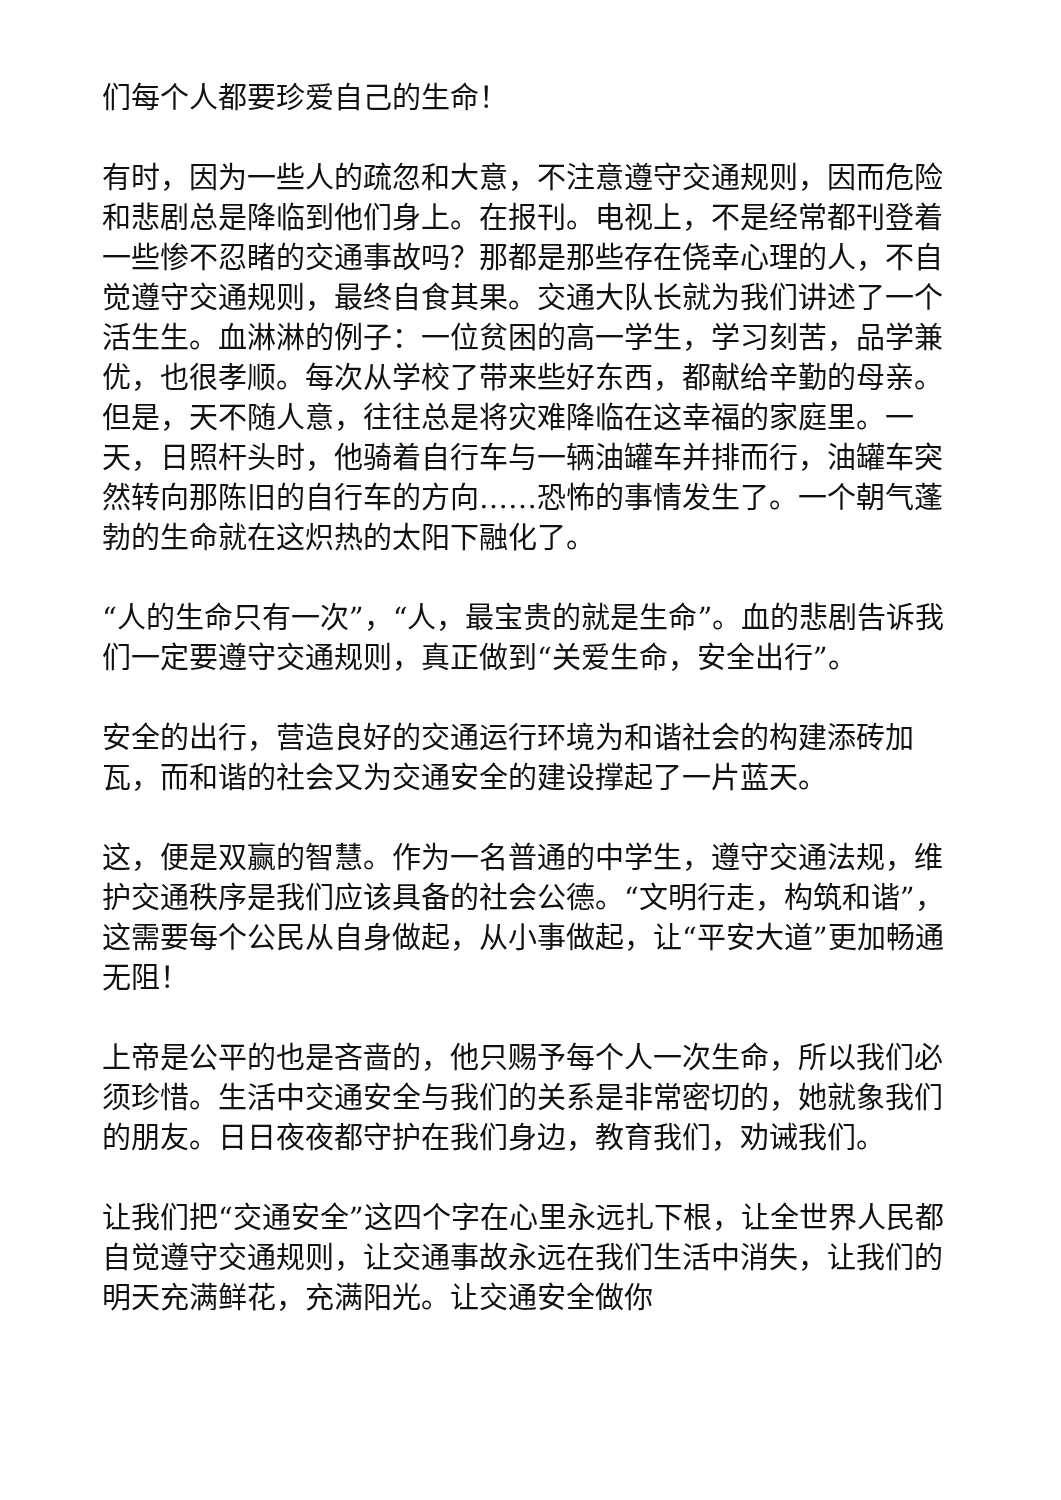们每个人都要珍爱自己的生命！
有时，因为一些人的疏忽和大意，不注意遵守交通规则，因而危险和悲剧总是降临到他们身上。在报刊。电视上，不是经常都刊登着一些惨不忍睹的交通事故吗？那都是那些存在侥幸心理的人，不自觉遵守交通规则，最终自食其果。交通大队长就为我们讲述了一个活生生。血淋淋的例子：一位贫困的高一学生，学习刻苦，品学兼优，也很孝顺。每次从学校了带来些好东西，都献给辛勤的母亲。但是，天不随人意，往往总是将灾难降临在这幸福的家庭里。一天，日照杆头时，他骑着自行车与一辆油罐车并排而行，油罐车突然转向那陈旧的自行车的方向……恐怖的事情发生了。一个朝气蓬勃的生命就在这炽热的太阳下融化了。
“人的生命只有一次”，“人，最宝贵的就是生命”。血的悲剧告诉我们一定要遵守交通规则，真正做到“关爱生命，安全出行”。
安全的出行，营造良好的交通运行环境为和谐社会的构建添砖加瓦，而和谐的社会又为交通安全的建设撑起了一片蓝天。
这，便是双赢的智慧。作为一名普通的中学生，遵守交通法规，维护交通秩序是我们应该具备的社会公德。“文明行走，构筑和谐”，这需要每个公民从自身做起，从小事做起，让“平安大道”更加畅通无阻！
上帝是公平的也是吝啬的，他只赐予每个人一次生命，所以我们必须珍惜。生活中交通安全与我们的关系是非常密切的，她就象我们的朋友。日日夜夜都守护在我们身边，教育我们，劝诫我们。
让我们把“交通安全”这四个字在心里永远扎下根，让全世界人民都自觉遵守交通规则，让交通事故永远在我们生活中消失，让我们的明天充满鲜花，充满阳光。让交通安全做你